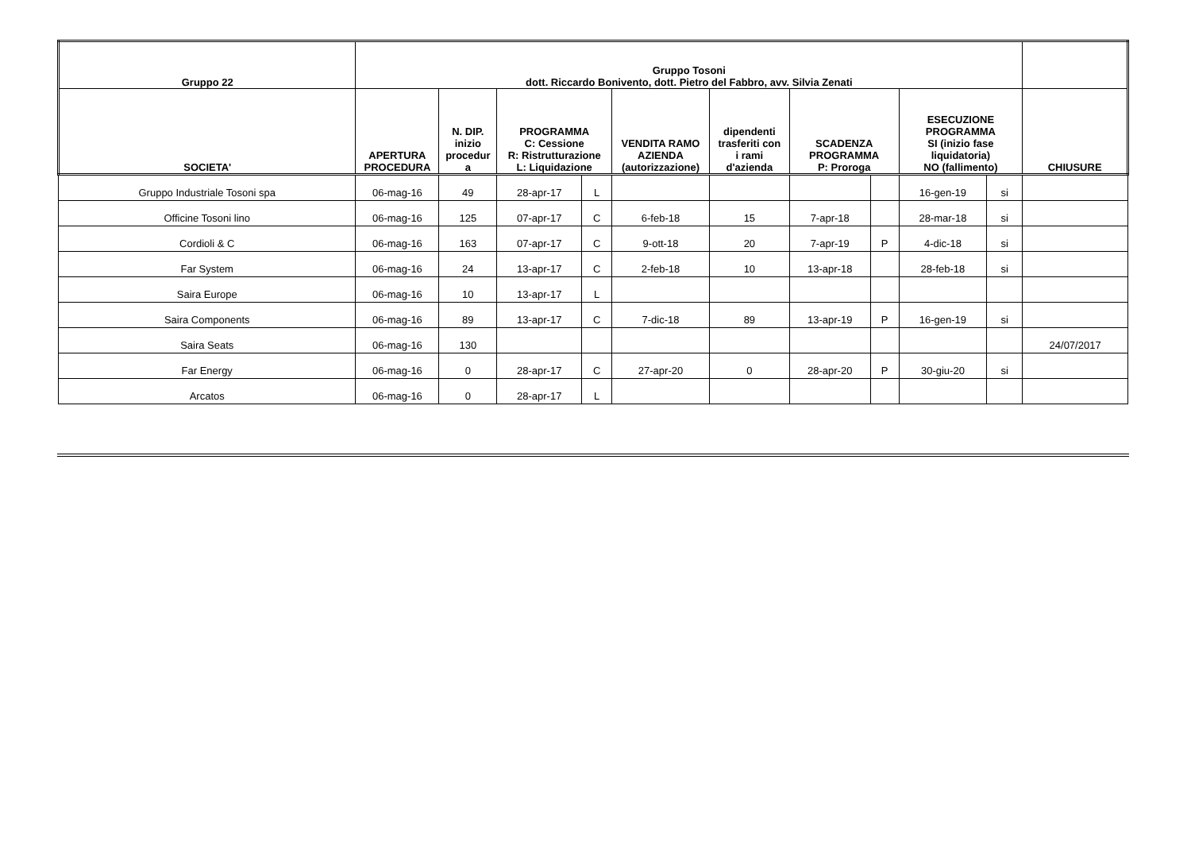| Gruppo 22 | Gruppo Tosoni dott. Riccardo Bonivento, dott. Pietro del Fabbro, avv. Silvia Zenati | | | | | | | | | | |
| --- | --- | --- | --- | --- | --- | --- | --- | --- | --- | --- | --- |
| SOCIETA' | APERTURA PROCEDURA | N. DIP. inizio procedur a | PROGRAMMA C: Cessione R: Ristrutturazione L: Liquidazione | | VENDITA RAMO AZIENDA (autorizzazione) | dipendenti trasferiti con i rami d'azienda | SCADENZA PROGRAMMA P: Proroga | | ESECUZIONE PROGRAMMA SI (inizio fase liquidatoria) NO (fallimento) | | CHIUSURE |
| Gruppo Industriale Tosoni spa | 06-mag-16 | 49 | 28-apr-17 | L | | | | | 16-gen-19 | si | |
| Officine Tosoni lino | 06-mag-16 | 125 | 07-apr-17 | C | 6-feb-18 | 15 | 7-apr-18 | | 28-mar-18 | si | |
| Cordioli & C | 06-mag-16 | 163 | 07-apr-17 | C | 9-ott-18 | 20 | 7-apr-19 | P | 4-dic-18 | si | |
| Far System | 06-mag-16 | 24 | 13-apr-17 | C | 2-feb-18 | 10 | 13-apr-18 | | 28-feb-18 | si | |
| Saira Europe | 06-mag-16 | 10 | 13-apr-17 | L | | | | | | | |
| Saira Components | 06-mag-16 | 89 | 13-apr-17 | C | 7-dic-18 | 89 | 13-apr-19 | P | 16-gen-19 | si | |
| Saira Seats | 06-mag-16 | 130 | | | | | | | | | 24/07/2017 |
| Far Energy | 06-mag-16 | 0 | 28-apr-17 | C | 27-apr-20 | 0 | 28-apr-20 | P | 30-giu-20 | si | |
| Arcatos | 06-mag-16 | 0 | 28-apr-17 | L | | | | | | | |